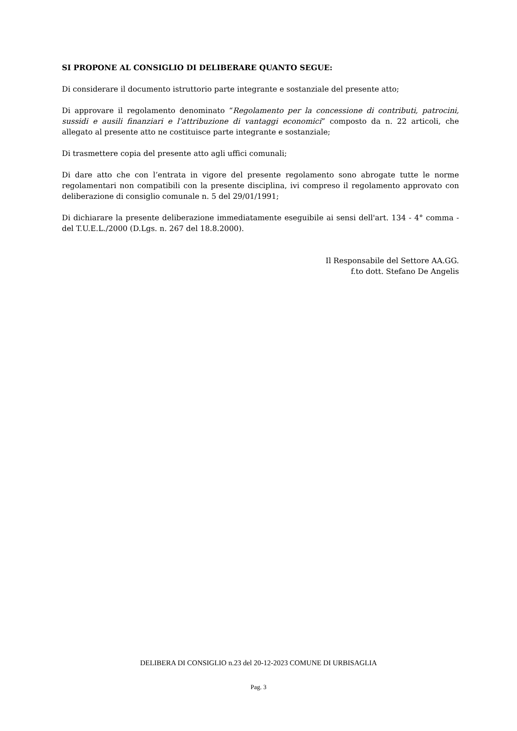SI PROPONE AL CONSIGLIO DI DELIBERARE QUANTO SEGUE:
Di considerare il documento istruttorio parte integrante e sostanziale del presente atto;
Di approvare il regolamento denominato “Regolamento per la concessione di contributi, patrocini, sussidi e ausili finanziari e l’attribuzione di vantaggi economici” composto da n. 22 articoli, che allegato al presente atto ne costituisce parte integrante e sostanziale;
Di trasmettere copia del presente atto agli uffici comunali;
Di dare atto che con l’entrata in vigore del presente regolamento sono abrogate tutte le norme regolamentari non compatibili con la presente disciplina, ivi compreso il regolamento approvato con deliberazione di consiglio comunale n. 5 del 29/01/1991;
Di dichiarare la presente deliberazione immediatamente eseguibile ai sensi dell'art. 134 - 4° comma - del T.U.E.L./2000 (D.Lgs. n. 267 del 18.8.2000).
Il Responsabile del Settore AA.GG.
f.to dott. Stefano De Angelis
DELIBERA DI CONSIGLIO n.23 del 20-12-2023 COMUNE DI URBISAGLIA
Pag. 3